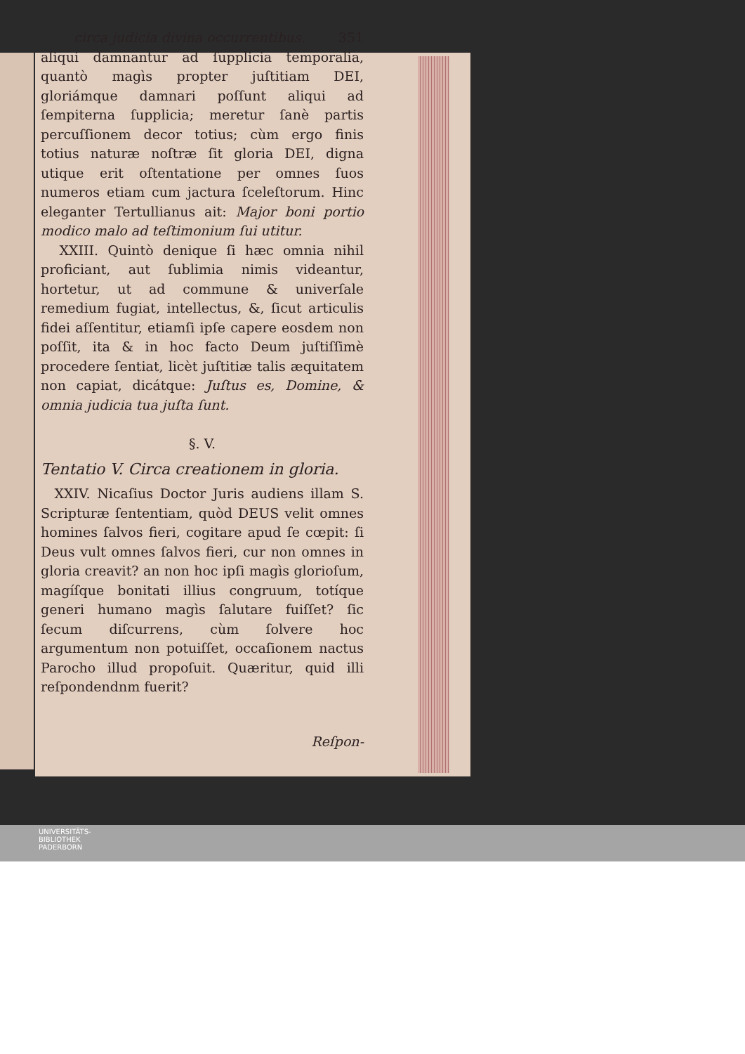circa judicia divina occurrentibus. 351
aliqui damnantur ad ſupplicia temporalia, quantò magìs propter juſtitiam DEI, gloriámque damnari poſſunt aliqui ad ſempiterna ſupplicia; meretur ſanè partis percuſſionem decor totius; cùm ergo finis totius naturæ noſtræ ſit gloria DEI, digna utique erit oſtentatione per omnes ſuos numeros etiam cum jactura ſceleſtorum. Hinc eleganter Tertullianus ait: Major boni portio modico malo ad teſtimonium ſui utitur.
XXIII. Quintò denique ſi hæc omnia nihil proficiant, aut ſublimia nimis videantur, hortetur, ut ad commune & univerſale remedium fugiat, intellectus, &, ſicut articulis fidei aſſentitur, etiamſi ipſe capere eosdem non poſſit, ita & in hoc facto Deum juſtiſſimè procedere ſentiat, licèt juſtitiæ talis æquitatem non capiat, dicátque: Juſtus es, Domine, & omnia judicia tua juſta ſunt.
§. V.
Tentatio V. Circa creationem in gloria.
XXIV. Nicaſius Doctor Juris audiens illam S. Scripturæ ſententiam, quòd DEUS velit omnes homines ſalvos fieri, cogitare apud ſe cœpit: ſi Deus vult omnes ſalvos fieri, cur non omnes in gloria creavit? an non hoc ipſi magìs glorioſum, magíſque bonitati illius congruum, totíque generi humano magìs ſalutare fuiſſet? ſic ſecum diſcurrens, cùm ſolvere hoc argumentum non potuiſſet, occaſionem nactus Parocho illud propoſuit. Quæritur, quid illi reſpondendnm fuerit?
Reſpon-
UNIVERSITÄTS-
BIBLIOTHEK
PADERBORN